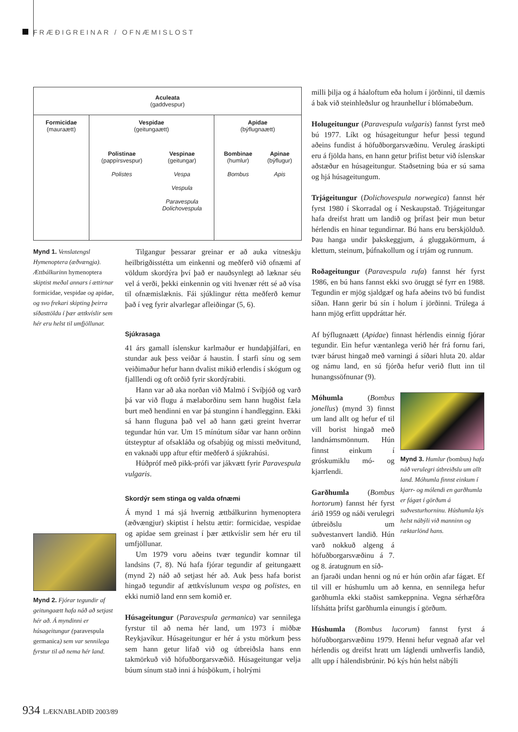FRÆÐIGREINAR / OFNÆMISLOST
| Aculeata (gaddvespur) | | |
| Formicidae (mauraætt) | Vespidae (geitungaætt) / Polistinae (pappírsvespur) Polistes / Vespinae (geitungar) Vespa Vespula Paravespula Dolichovespula / | Apidae (býflugnaætt) / Bombinae (humlur) Bombus / Apinae (býflugur) Apis / |
Mynd 1. Venslatengsl Hymenoptera (æðvængja). Ættbálkurinn hymenoptera skiptist meðal annars í ættirnar formicidae, vespidae og apidae, og svo frekari skipting þeirra síðasttöldu í þær ættkvíslir sem hér eru helst til umfjöllunar.
Mynd 2. Fjórar tegundir af geitungaætt hafa náð að setjast hér að. Á myndinni er húsageitungur (paravespula germanica) sem var sennilega fyrstur til að nema hér land.
Tilgangur þessarar greinar er að auka vitneskju heilbrigðisstétta um einkenni og meðferð við ofnæmi af völdum skordýra því það er nauðsynlegt að læknar séu vel á verði, þekki einkennin og viti hvenær rétt sé að vísa til ofnæmislæknis. Fái sjúklingur rétta meðferð kemur það í veg fyrir alvarlegar afleiðingar (5, 6).
Sjúkrasaga
41 árs gamall íslenskur karlmaður er hundaþjálfari, en stundar auk þess veiðar á haustin. Í starfi sínu og sem veiðimaður hefur hann dvalist mikið erlendis í skógum og fjalllendi og oft orðið fyrir skordýrabiti.
Hann var að aka norðan við Malmö í Svíþjóð og varð þá var við flugu á mælaborðinu sem hann hugðist fæla burt með hendinni en var þá stunginn í handlegginn. Ekki sá hann fluguna það vel að hann gæti greint hverrar tegundar hún var. Um 15 mínútum síðar var hann orðinn útsteyptur af ofsakláða og ofsabjúg og missti meðvitund, en vaknaði upp aftur eftir meðferð á sjúkrahúsi.
Húðpróf með pikk-prófi var jákvætt fyrir Paravespula vulgaris.
Skordýr sem stinga og valda ofnæmi
Á mynd 1 má sjá hvernig ættbálkurinn hymenoptera (æðvængjur) skiptist í helstu ættir: formicidae, vespidae og apidae sem greinast í þær ættkvíslir sem hér eru til umfjöllunar.
Um 1979 voru aðeins tvær tegundir komnar til landsins (7, 8). Nú hafa fjórar tegundir af geitungaætt (mynd 2) náð að setjast hér að. Auk þess hafa borist hingað tegundir af ættkvíslunum vespa og polistes, en ekki numið land enn sem komið er.
Húsageitungur (Paravespula germanica) var sennilega fyrstur til að nema hér land, um 1973 í miðbæ Reykjavíkur. Húsageitungur er hér á ystu mörkum þess sem hann getur lifað við og útbreiðsla hans enn takmörkuð við höfuðborgarsvæðið. Húsageitungar velja búum sínum stað inni á húsþökum, í holrými
milli þilja og á háaloftum eða holum í jörðinni, til dæmis á bak við steinhleðslur og hraunhellur í blómabeðum.
Holugeitungur (Paravespula vulgaris) fannst fyrst með bú 1977. Líkt og húsageitungur hefur þessi tegund aðeins fundist á höfuðborgarsvæðinu. Veruleg áraskipti eru á fjölda hans, en hann getur þrifist betur við íslenskar aðstæður en húsageitungur. Staðsetning búa er sú sama og hjá húsageitungum.
Trjágeitungur (Dolichovespula norwegica) fannst hér fyrst 1980 í Skorradal og í Neskaupstað. Trjágeitungar hafa dreifst hratt um landið og þrífast þeir mun betur hérlendis en hinar tegundirnar. Bú hans eru berskjölduð. Þau hanga undir þakskeggjum, á gluggakörmum, á klettum, steinum, þúfnakollum og í trjám og runnum.
Roðageitungur (Paravespula rufa) fannst hér fyrst 1986, en bú hans fannst ekki svo öruggt sé fyrr en 1988. Tegundin er mjög sjaldgæf og hafa aðeins tvö bú fundist síðan. Hann gerir bú sín í holum í jörðinni. Trúlega á hann mjög erfitt uppdráttar hér.
Af býflugnaætt (Apidae) finnast hérlendis einnig fjórar tegundir. Ein hefur væntanlega verið hér frá fornu fari, tvær bárust hingað með varningi á síðari hluta 20. aldar og námu land, en sú fjórða hefur verið flutt inn til hunangssöfnunar (9).
Móhumla (Bombus jonellus) (mynd 3) finnst um land allt og hefur ef til vill borist hingað með landnámsmönnum. Hún finnst einkum í gróskumiklu mó- og kjarrlendi.
Garðhumla (Bombus hortorum) fannst hér fyrst árið 1959 og náði verulegri útbreiðslu um suðvestanvert landið. Hún varð nokkuð algeng á höfuðborgarsvæðinu á 7. og 8. áratugnum en síð-
Mynd 3. Humlur (bombus) hafa náð verulegri útbreiðslu um allt land. Móhumla finnst einkum í kjarr- og mólendi en garðhumla er fágæt í görðum á suðvesturhorninu. Húshumla kýs helst nábýli við manninn og ræktarlönd hans.
an fjaraði undan henni og nú er hún orðin afar fágæt. Ef til vill er húshumlu um að kenna, en sennilega hefur garðhumla ekki staðist samkeppnina. Vegna sérhæfðra lífshátta þrífst garðhumla einungis í görðum.
Húshumla (Bombus lucorum) fannst fyrst á höfuðborgarsvæðinu 1979. Henni hefur vegnað afar vel hérlendis og dreifst hratt um láglendi umhverfis landið, allt upp í hálendisbrúnir. Þó kýs hún helst nábýli
934 LÆKNABLAÐIÐ 2003/89